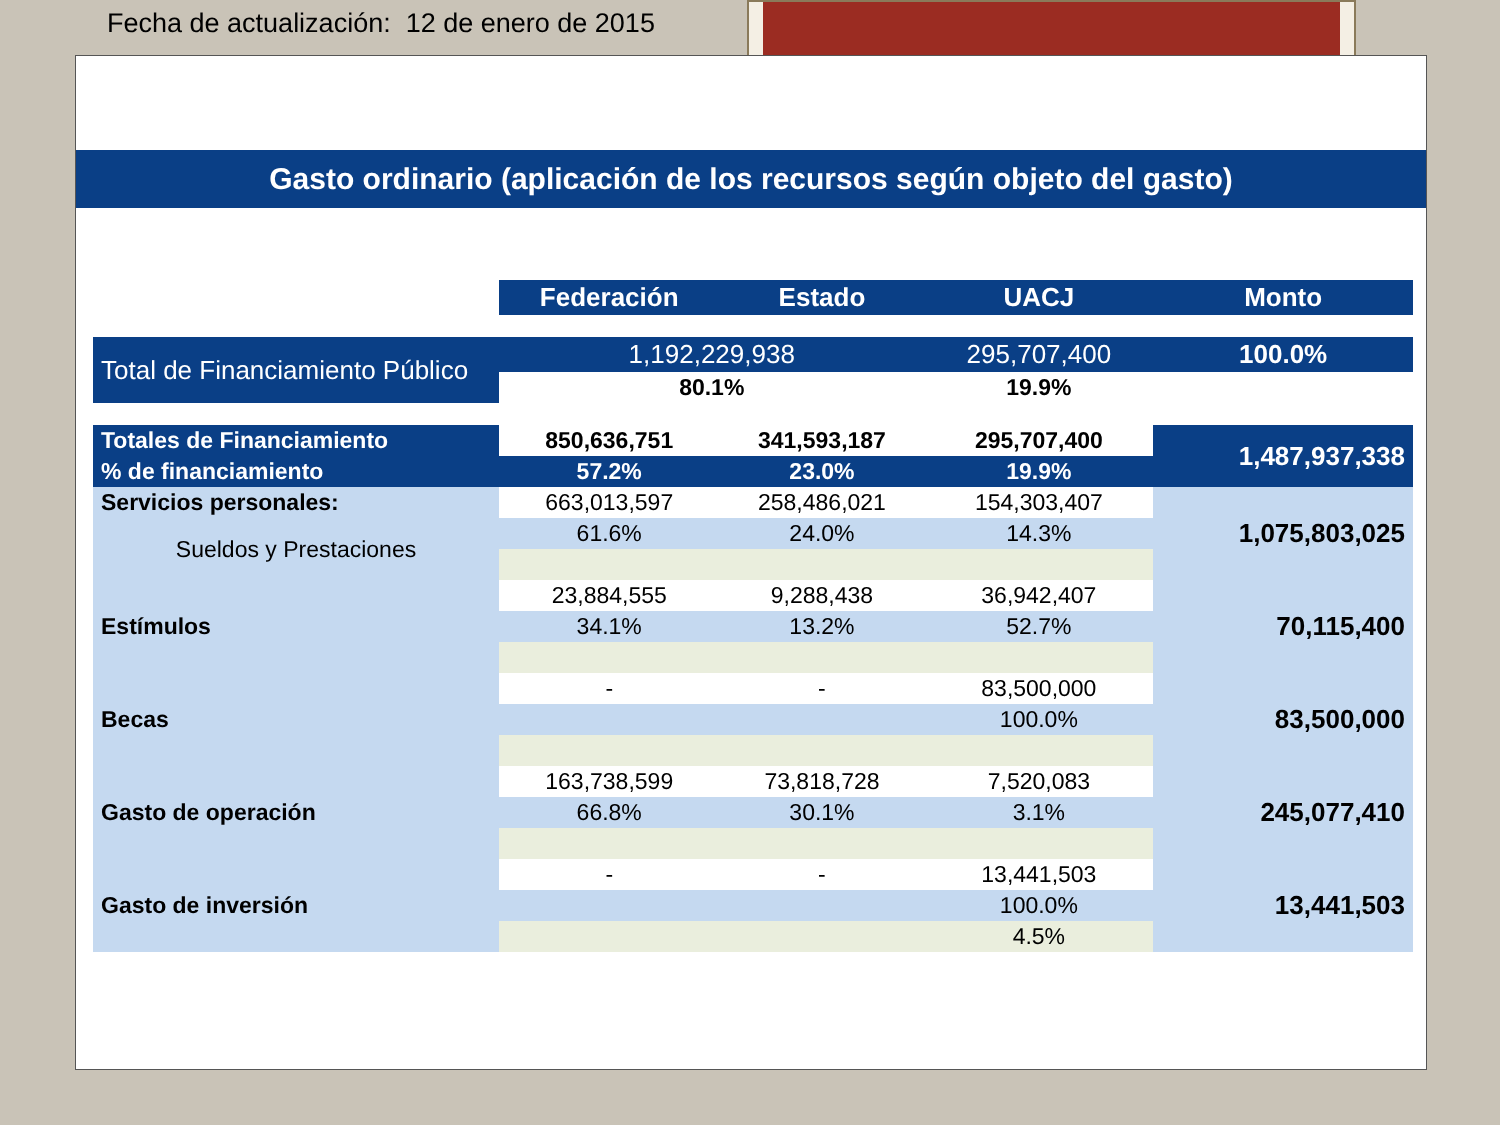Fecha de actualización: 12 de enero de 2015
Gasto ordinario (aplicación de los recursos según objeto del gasto)
| | Federación | Estado | UACJ | Monto |
| Total de Financiamiento Público | 1,192,229,938 | | 295,707,400 | 100.0% |
| | 80.1% | | 19.9% | |
| Totales de Financiamiento | 850,636,751 | 341,593,187 | 295,707,400 | 1,487,937,338 |
| % de financiamiento | 57.2% | 23.0% | 19.9% | |
| Servicios personales: | 663,013,597 | 258,486,021 | 154,303,407 | 1,075,803,025 |
| Sueldos y Prestaciones | 61.6% | 24.0% | 14.3% | |
| Estímulos | 23,884,555 | 9,288,438 | 36,942,407 | 70,115,400 |
| | 34.1% | 13.2% | 52.7% | |
| Becas | - | - | 83,500,000 | 83,500,000 |
| | | | 100.0% | |
| Gasto de operación | 163,738,599 | 73,818,728 | 7,520,083 | 245,077,410 |
| | 66.8% | 30.1% | 3.1% | |
| Gasto de inversión | - | - | 13,441,503 | 13,441,503 |
| | | | 100.0% | |
| | | | 4.5% | |